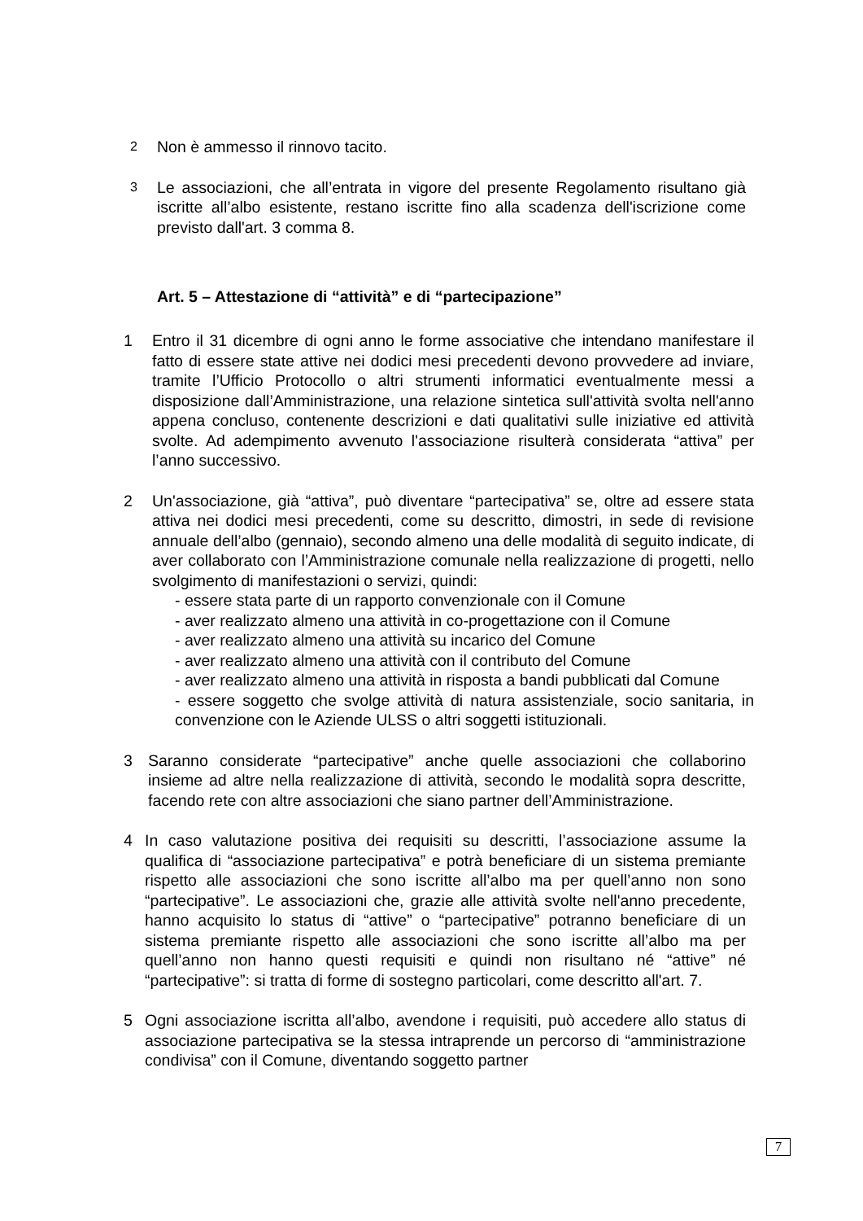2 Non è ammesso il rinnovo tacito.
3 Le associazioni, che all’entrata in vigore del presente Regolamento risultano già iscritte all’albo esistente, restano iscritte fino alla scadenza dell'iscrizione come previsto dall'art. 3 comma 8.
Art. 5 – Attestazione di “attività” e di “partecipazione”
1 Entro il 31 dicembre di ogni anno le forme associative che intendano manifestare il fatto di essere state attive nei dodici mesi precedenti devono provvedere ad inviare, tramite l’Ufficio Protocollo o altri strumenti informatici eventualmente messi a disposizione dall’Amministrazione, una relazione sintetica sull'attività svolta nell'anno appena concluso, contenente descrizioni e dati qualitativi sulle iniziative ed attività svolte. Ad adempimento avvenuto l'associazione risulterà considerata “attiva” per l’anno successivo.
2 Un'associazione, già “attiva”, può diventare “partecipativa” se, oltre ad essere stata attiva nei dodici mesi precedenti, come su descritto, dimostri, in sede di revisione annuale dell’albo (gennaio), secondo almeno una delle modalità di seguito indicate, di aver collaborato con l’Amministrazione comunale nella realizzazione di progetti, nello svolgimento di manifestazioni o servizi, quindi:
- essere stata parte di un rapporto convenzionale con il Comune
- aver realizzato almeno una attività in co-progettazione con il Comune
- aver realizzato almeno una attività su incarico del Comune
- aver realizzato almeno una attività con il contributo del Comune
- aver realizzato almeno una attività in risposta a bandi pubblicati dal Comune
- essere soggetto che svolge attività di natura assistenziale, socio sanitaria, in convenzione con le Aziende ULSS o altri soggetti istituzionali.
3 Saranno considerate “partecipative” anche quelle associazioni che collaborino insieme ad altre nella realizzazione di attività, secondo le modalità sopra descritte, facendo rete con altre associazioni che siano partner dell’Amministrazione.
4 In caso valutazione positiva dei requisiti su descritti, l’associazione assume la qualifica di “associazione partecipativa” e potrà beneficiare di un sistema premiante rispetto alle associazioni che sono iscritte all’albo ma per quell’anno non sono “partecipative”. Le associazioni che, grazie alle attività svolte nell'anno precedente, hanno acquisito lo status di “attive” o “partecipative” potranno beneficiare di un sistema premiante rispetto alle associazioni che sono iscritte all’albo ma per quell’anno non hanno questi requisiti e quindi non risultano né “attive” né “partecipative”: si tratta di forme di sostegno particolari, come descritto all'art. 7.
5 Ogni associazione iscritta all’albo, avendone i requisiti, può accedere allo status di associazione partecipativa se la stessa intraprende un percorso di “amministrazione condivisa” con il Comune, diventando soggetto partner
7